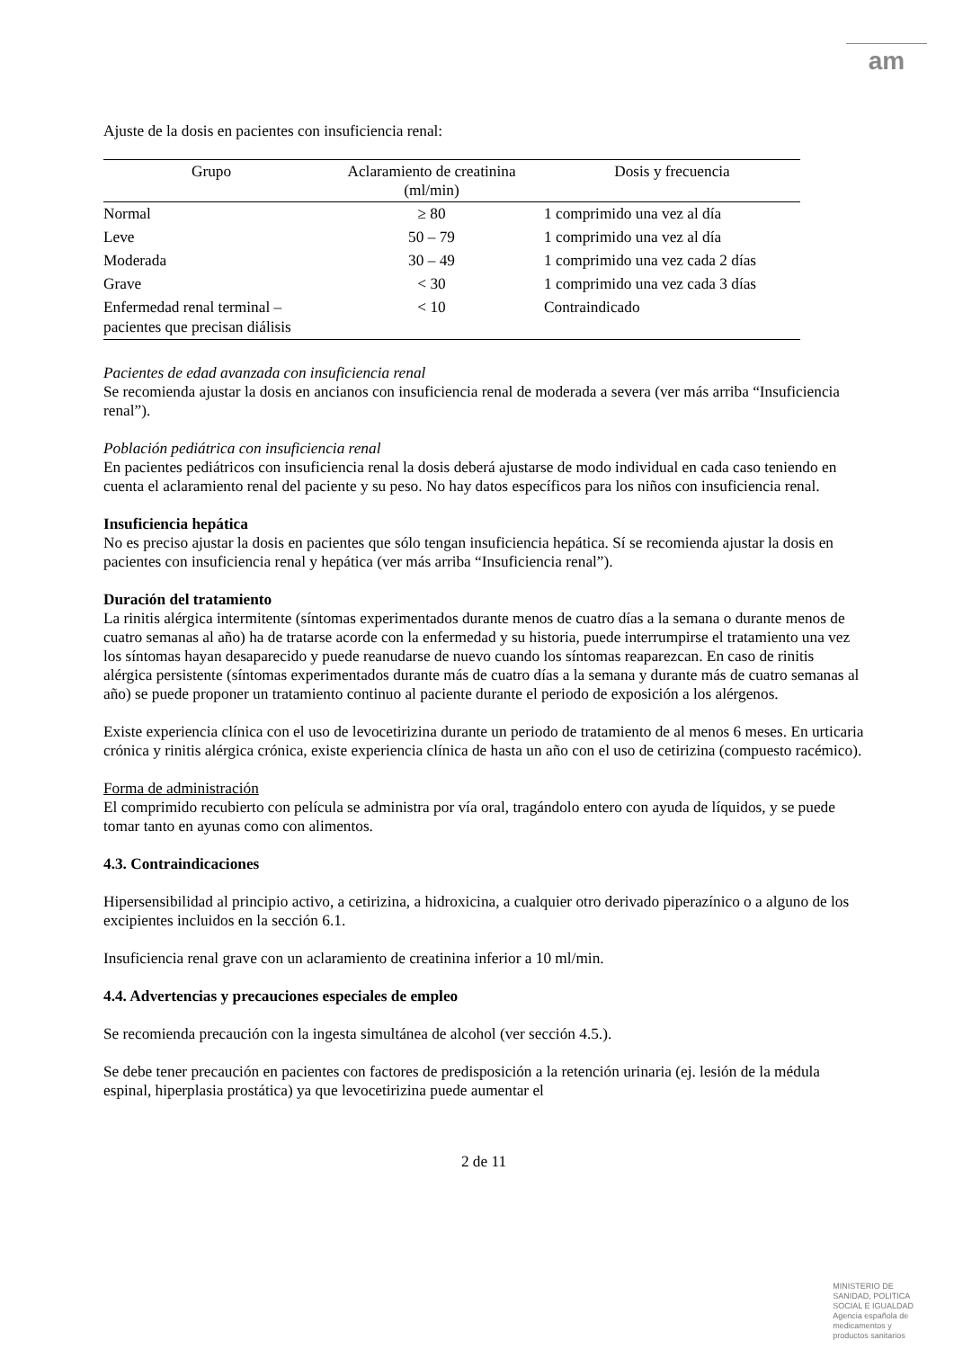am
Ajuste de la dosis en pacientes con insuficiencia renal:
| Grupo | Aclaramiento de creatinina (ml/min) | Dosis y frecuencia |
| --- | --- | --- |
| Normal | ≥ 80 | 1 comprimido una vez al día |
| Leve | 50 – 79 | 1 comprimido una vez al día |
| Moderada | 30 – 49 | 1 comprimido una vez cada 2 días |
| Grave | < 30 | 1 comprimido una vez cada 3 días |
| Enfermedad renal terminal – pacientes que precisan diálisis | < 10 | Contraindicado |
Pacientes de edad avanzada con insuficiencia renal
Se recomienda ajustar la dosis en ancianos con insuficiencia renal de moderada a severa (ver más arriba “Insuficiencia renal”).
Población pediátrica con insuficiencia renal
En pacientes pediátricos con insuficiencia renal la dosis deberá ajustarse de modo individual en cada caso teniendo en cuenta el aclaramiento renal del paciente y su peso. No hay datos específicos para los niños con insuficiencia renal.
Insuficiencia hepática
No es preciso ajustar la dosis en pacientes que sólo tengan insuficiencia hepática. Sí se recomienda ajustar la dosis en pacientes con insuficiencia renal y hepática (ver más arriba “Insuficiencia renal”).
Duración del tratamiento
La rinitis alérgica intermitente (síntomas experimentados durante menos de cuatro días a la semana o durante menos de cuatro semanas al año) ha de tratarse acorde con la enfermedad y su historia, puede interrumpirse el tratamiento una vez los síntomas hayan desaparecido y puede reanudarse de nuevo cuando los síntomas reaparezcan. En caso de rinitis alérgica persistente (síntomas experimentados durante más de cuatro días a la semana y durante más de cuatro semanas al año) se puede proponer un tratamiento continuo al paciente durante el periodo de exposición a los alérgenos.
Existe experiencia clínica con el uso de levocetirizina durante un periodo de tratamiento de al menos 6 meses. En urticaria crónica y rinitis alérgica crónica, existe experiencia clínica de hasta un año con el uso de cetirizina (compuesto racémico).
Forma de administración
El comprimido recubierto con película se administra por vía oral, tragándolo entero con ayuda de líquidos, y se puede tomar tanto en ayunas como con alimentos.
4.3. Contraindicaciones
Hipersensibilidad al principio activo, a cetirizina, a hidroxicina, a cualquier otro derivado piperazínico o a alguno de los excipientes incluidos en la sección 6.1.
Insuficiencia renal grave con un aclaramiento de creatinina inferior a 10 ml/min.
4.4. Advertencias y precauciones especiales de empleo
Se recomienda precaución con la ingesta simultánea de alcohol (ver sección 4.5.).
Se debe tener precaución en pacientes con factores de predisposición a la retención urinaria (ej. lesión de la médula espinal, hiperplasia prostática) ya que levocetirizina puede aumentar el
2 de 11
MINISTERIO DE
SANIDAD, POLITICA
SOCIAL E IGUALDAD
Agencia española de
medicamentos y
productos sanitarios